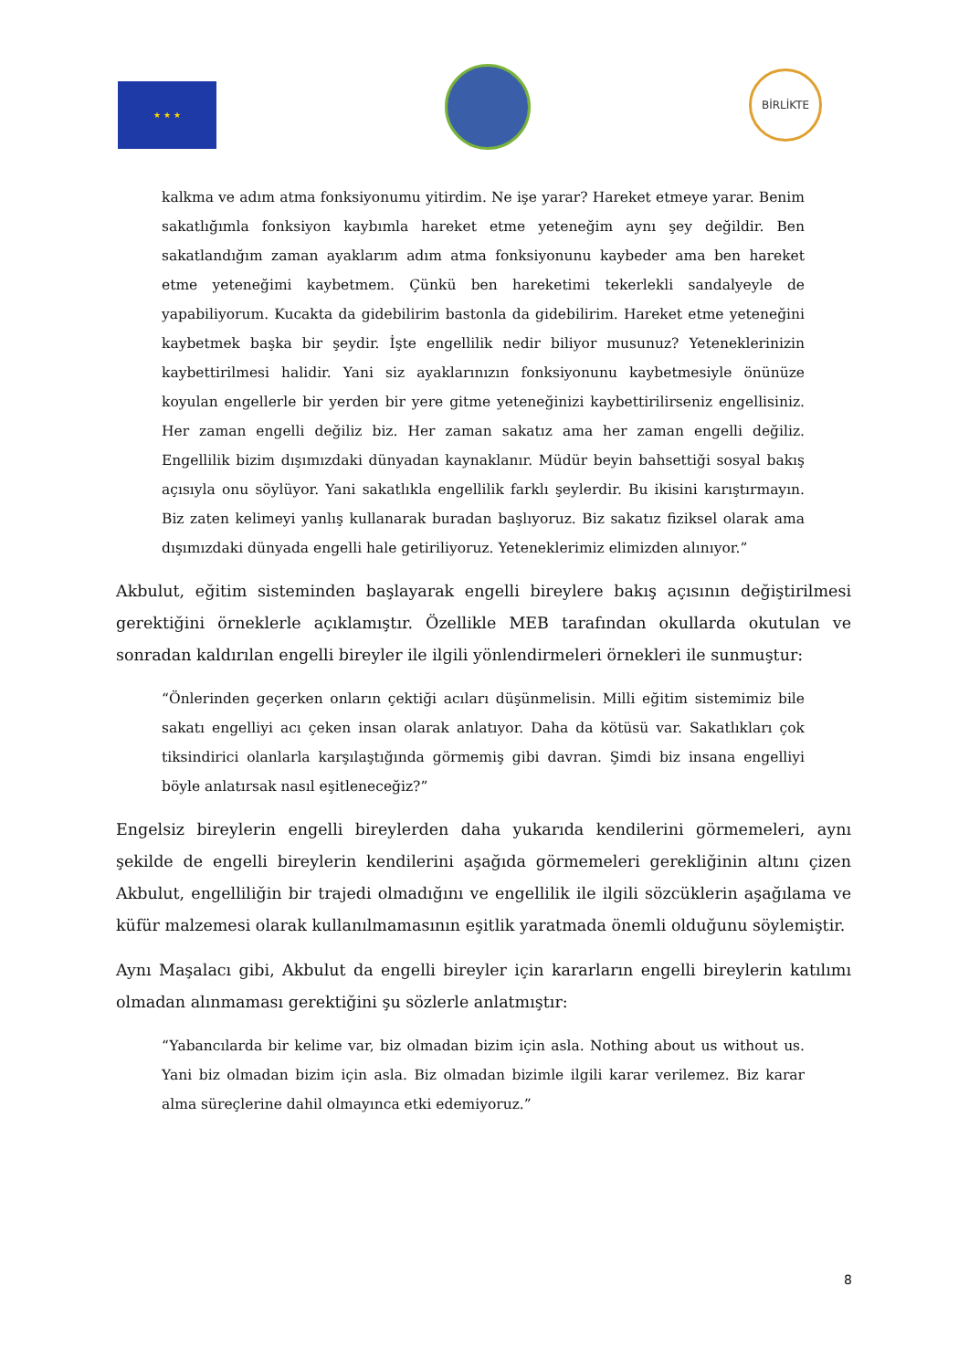★ ★ ★
BİRLİKTE
kalkma ve adım atma fonksiyonumu yitirdim. Ne işe yarar? Hareket etmeye yarar. Benim sakatlığımla fonksiyon kaybımla hareket etme yeteneğim aynı şey değildir. Ben sakatlandığım zaman ayaklarım adım atma fonksiyonunu kaybeder ama ben hareket etme yeteneğimi kaybetmem. Çünkü ben hareketimi tekerlekli sandalyeyle de yapabiliyorum. Kucakta da gidebilirim bastonla da gidebilirim. Hareket etme yeteneğini kaybetmek başka bir şeydir. İşte engellilik nedir biliyor musunuz? Yeteneklerinizin kaybettirilmesi halidir. Yani siz ayaklarınızın fonksiyonunu kaybetmesiyle önünüze koyulan engellerle bir yerden bir yere gitme yeteneğinizi kaybettirilirseniz engellisiniz. Her zaman engelli değiliz biz. Her zaman sakatız ama her zaman engelli değiliz. Engellilik bizim dışımızdaki dünyadan kaynaklanır. Müdür beyin bahsettiği sosyal bakış açısıyla onu söylüyor. Yani sakatlıkla engellilik farklı şeylerdir. Bu ikisini karıştırmayın. Biz zaten kelimeyi yanlış kullanarak buradan başlıyoruz. Biz sakatız fiziksel olarak ama dışımızdaki dünyada engelli hale getiriliyoruz. Yeteneklerimiz elimizden alınıyor.”
Akbulut, eğitim sisteminden başlayarak engelli bireylere bakış açısının değiştirilmesi gerektiğini örneklerle açıklamıştır. Özellikle MEB tarafından okullarda okutulan ve sonradan kaldırılan engelli bireyler ile ilgili yönlendirmeleri örnekleri ile sunmuştur:
“Önlerinden geçerken onların çektiği acıları düşünmelisin. Milli eğitim sistemimiz bile sakatı engelliyi acı çeken insan olarak anlatıyor. Daha da kötüsü var. Sakatlıkları çok tiksindirici olanlarla karşılaştığında görmemiş gibi davran. Şimdi biz insana engelliyi böyle anlatırsak nasıl eşitleneceğiz?”
Engelsiz bireylerin engelli bireylerden daha yukarıda kendilerini görmemeleri, aynı şekilde de engelli bireylerin kendilerini aşağıda görmemeleri gerekliğinin altını çizen Akbulut, engelliliğin bir trajedi olmadığını ve engellilik ile ilgili sözcüklerin aşağılama ve küfür malzemesi olarak kullanılmamasının eşitlik yaratmada önemli olduğunu söylemiştir.
Aynı Maşalacı gibi, Akbulut da engelli bireyler için kararların engelli bireylerin katılımı olmadan alınmaması gerektiğini şu sözlerle anlatmıştır:
“Yabancılarda bir kelime var, biz olmadan bizim için asla. Nothing about us without us. Yani biz olmadan bizim için asla. Biz olmadan bizimle ilgili karar verilemez. Biz karar alma süreçlerine dahil olmayınca etki edemiyoruz.”
8